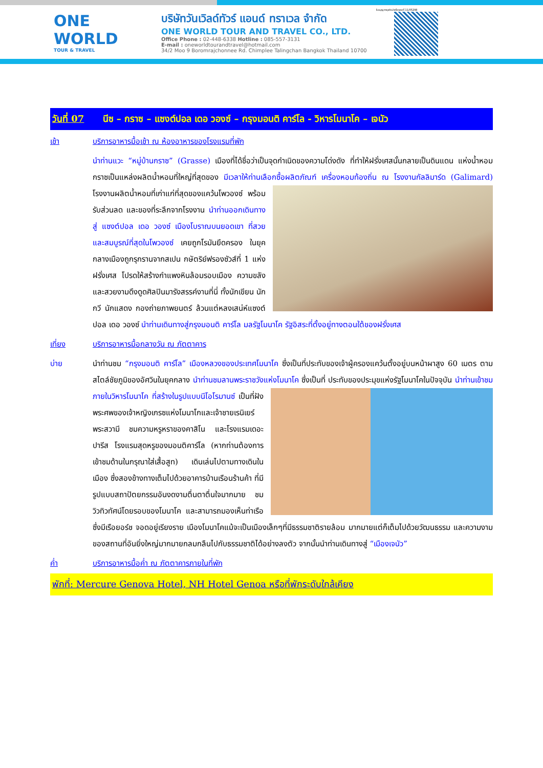ONE WORLD
TOUR & TRAVEL
บริษัทวันเวิลด์ทัวร์ แอนด์ ทราเวล จำกัด
ONE WORLD TOUR AND TRAVEL CO., LTD.
Office Phone : 02-448-6338 Hotline : 085-557-3131
E-mail : oneworldtourandtravel@hotmail.com
34/2 Moo 9 Boromrajchonnee Rd. Chimplee Talingchan Bangkok Thailand 10700
ใบอนุญาตธุรกิจนำเที่ยวเลขที่ 11/05298
วันที่ 07 นีซ – กราซ – แซงต์ปอล เดอ วองซ์ – กรุงมอนติ คาร์โล - วิหารโมนาโค – เจนัว
เช้า บริการอาหารมื้อเช้า ณ ห้องอาหารของโรงแรมที่พัก
นำท่านแวะ “หมู่บ้านกราซ” (Grasse) เมืองที่ได้ชื่อว่าเป็นจุดกำเนิดของความโด่งดัง ที่ทำให้ฝรั่งเศสนั้นกลายเป็นดินแดน แห่งน้ำหอม กราซเป็นแหล่งผลิตน้ำหอมที่ใหญ่ที่สุดของ มีเวลาให้ท่านเลือกซื้อผลิตภัณฑ์
เครื่องหอมท้องถิ่น ณ โรงงานกัลลิมาร์ด (Galimard) โรงงานผลิตน้ำหอมที่เก่าแก่ที่สุดของแคว้นโพวองซ์ พร้อมรับส่วนลด และของที่ระลึกจากโรงงาน นำท่านออกเดินทางสู่ แซงต์ปอล เดอ วองซ์ เมืองโบราณบนยอดเขา ที่สวยและสมบูรณ์ที่สุดในโพวองซ์ เคยถูกโรมันยึดครอง ในยุคกลางเมืองถูกรุกรานจากสเปน กษัตริย์ฟรองซัวส์ที่ 1 แห่งฝรั่งเศส โปรดให้สร้างกำแพงหินล้อมรอบเมือง ความขลังและสวยงามดึงดูดศิลปินมารังสรรค์งานที่นี่ ทั้งนักเขียน นักกวี นักแสดง กองถ่ายภาพยนตร์ ล้วนแต่หลงเสน่ห์แซงต์ปอล เดอ วองซ์ นำท่านเดินทางสู่กรุงมอนติ คาร์โล มลรัฐโมนาโค รัฐอิสระที่ตั้งอยู่ทางตอนใต้ของฝรั่งเศส
เที่ยง บริการอาหารมื้อกลางวัน ณ ภัตตาคาร
บ่าย นำท่านชม “กรุงมอนติ คาร์โล” เมืองหลวงของประเทศโมนาโค ซึ่งเป็นที่ประทับของเจ้าผู้ครองแคว้นตั้งอยู่บนหน้าผาสูง 60 เมตร ตามสไตล์ชัยภูมิของอัศวินในยุคกลาง นำท่านชมลานพระราชวังแห่งโมนาโค ซึ่งเป็นที่
ประทับของประมุขแห่งรัฐโมนาโคในปัจจุบัน นำท่านเข้าชมภายในวิหารโมนาโค ที่สร้างในรูปแบบนีโอโรมานซ์ เป็นที่ฝังพระศพของเจ้าหญิงเกรซแห่งโมนาโกและเจ้าชายเรนิเยร์ พระสวามี ชมความหรูหราของคาสิโน และโรงแรมเดอะปารีส โรงแรมสุดหรูของมอนติคาร์โล (หากท่านต้องการเข้าชมด้านในกรุณาใส่เสื้อสูท) เดินเล่นไปตามทางเดินในเมือง ซึ่งสองข้างทางเต็มไปด้วยอาคารบ้านเรือนร้านค้า ที่มีรูปแบบสถาปัตยกรรมอันงดงามตื่นตาตื่นใจมากมาย ชมวิวทิวทัศน์โดยรอบของโมนาโค และสามารถมองเห็นท่าเรือซึ่งมีเรือยอร์ช จอดอยู่เรียงราย เมืองโมนาโคแม้จะเป็นเมืองเล็กๆที่มีธรรมชาติรายล้อม มากมายแต่ก็เต็มไปด้วยวัฒนธรรม และความงามของสถานที่อันยิ่งใหญ่มากมายกลมกลืนไปกับธรรมชาติได้อย่างลงตัว จากนั้นนำท่านเดินทางสู่ “เมืองเจนัว”
ค่ำ บริการอาหารมื้อค่ำ ณ ภัตตาคารภายในที่พัก
พักที่: Mercure Genova Hotel, NH Hotel Genoa หรือที่พักระดับใกล้เคียง